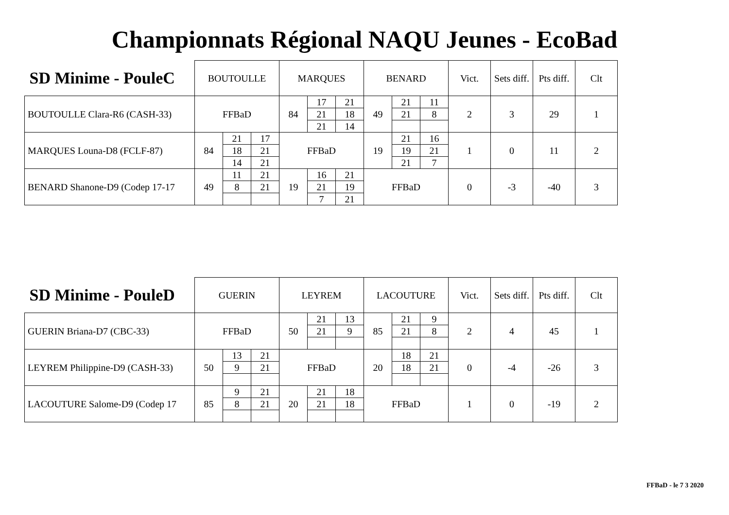Championnats Régional NAQU Jeunes - EcoBad
| SD Minime - PouleC | BOUTOULLE | | | MARQUES | | | BENARD | | | Vict. | Sets diff. | Pts diff. | Clt |
| --- | --- | --- | --- | --- | --- | --- | --- | --- | --- | --- | --- | --- | --- |
| BOUTOULLE Clara-R6 (CASH-33) | FFBaD | | | 84 | 17 | 21 | 49 | 21 | 11 | 2 | 3 | 29 | 1 |
| | | | | | 21 | 18 | | 21 | 8 | | | | |
| | | | | | 21 | 14 | | | | | | | |
| MARQUES Louna-D8 (FCLF-87) | 84 | 21 | 17 | FFBaD | | | 19 | 21 | 16 | 1 | 0 | 11 | 2 |
| | | 18 | 21 | | | | | 19 | 21 | | | | |
| | | 14 | 21 | | | | | 21 | 7 | | | | |
| BENARD Shanone-D9 (Codep 17-17 | 49 | 11 | 21 | 19 | 16 | 21 | FFBaD | | | 0 | -3 | -40 | 3 |
| | | 8 | 21 | | 21 | 19 | | | | | | | |
| | | | | | 7 | 21 | | | | | | | |
| SD Minime - PouleD | GUERIN | | | LEYREM | | | LACOUTURE | | | Vict. | Sets diff. | Pts diff. | Clt |
| --- | --- | --- | --- | --- | --- | --- | --- | --- | --- | --- | --- | --- | --- |
| GUERIN Briana-D7 (CBC-33) | FFBaD | | | 50 | 21 | 13 | 85 | 21 | 9 | 2 | 4 | 45 | 1 |
| | | | | | 21 | 9 | | 21 | 8 | | | | |
| LEYREM Philippine-D9 (CASH-33) | 50 | 13 | 21 | FFBaD | | | 20 | 18 | 21 | 0 | -4 | -26 | 3 |
| | | 9 | 21 | | | | | 18 | 21 | | | | |
| LACOUTURE Salome-D9 (Codep 17 | 85 | 9 | 21 | 20 | 21 | 18 | FFBaD | | | 1 | 0 | -19 | 2 |
| | | 8 | 21 | | 21 | 18 | | | | | | | |
FFBaD - le 7 3 2020